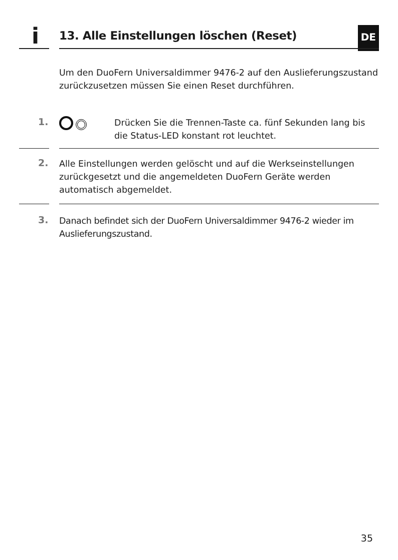i 13. Alle Einstellungen löschen (Reset) DE
Um den DuoFern Universaldimmer 9476-2 auf den Auslieferungs­zustand zurückzusetzen müssen Sie einen Reset durchführen.
1.
Drücken Sie die Trennen-Taste ca. fünf Sekunden lang bis die Status-LED konstant rot leuchtet.
2.
Alle Einstellungen werden gelöscht und auf die Werksein­stellungen zurückgesetzt und die angemeldeten DuoFern Geräte werden automatisch abgemeldet.
3.
Danach befindet sich der DuoFern Universaldimmer 9476-2 wieder im Auslieferungszustand.
35